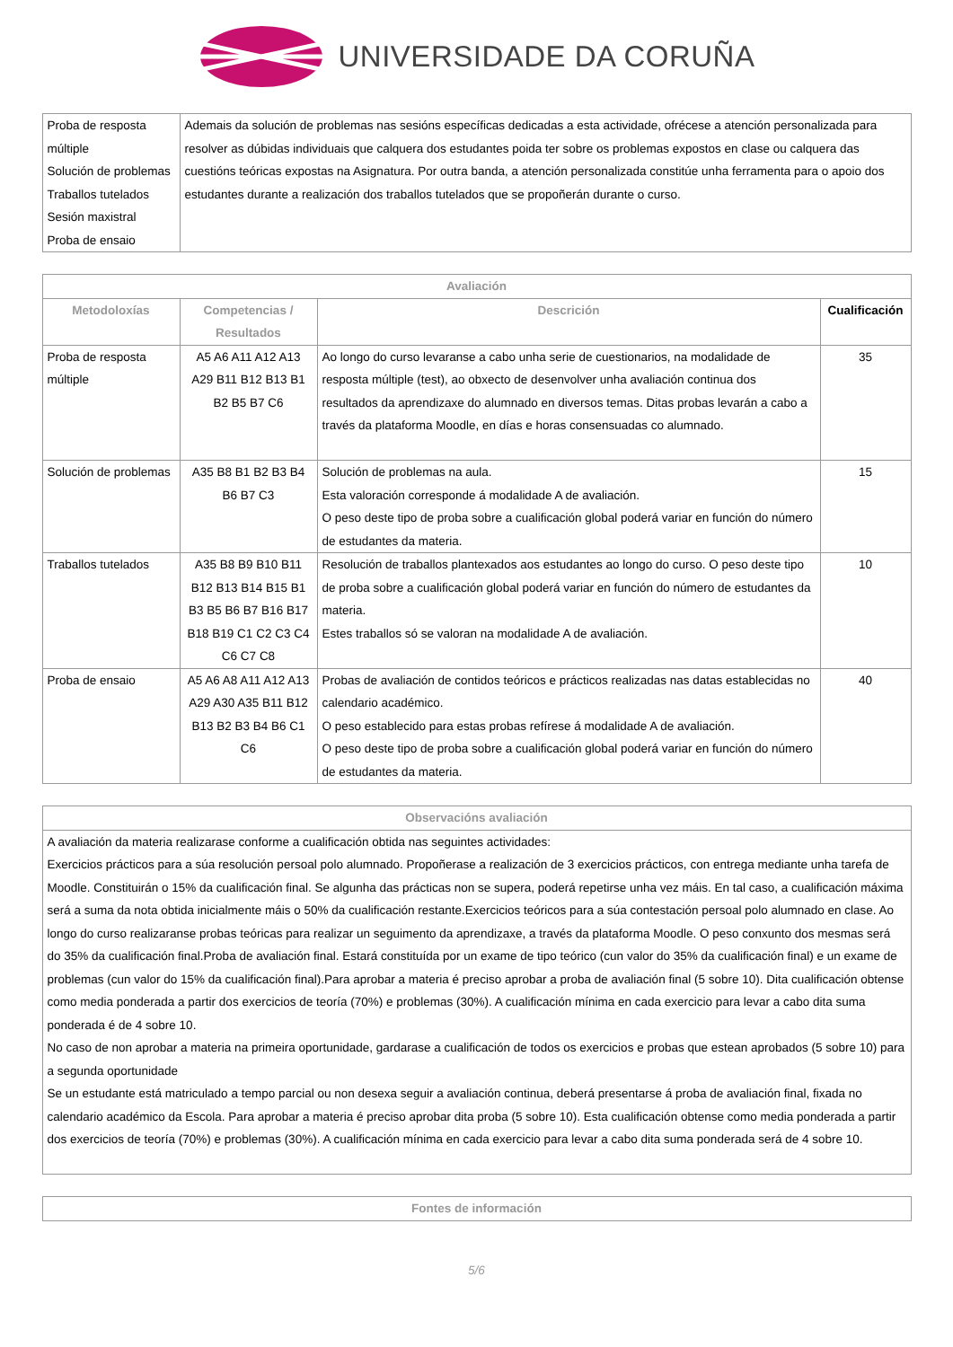UNIVERSIDADE DA CORUÑA
| Proba de resposta múltiple Solución de problemas Traballos tutelados Sesión maxistral Proba de ensaio | Ademais da solución de problemas nas sesións específicas dedicadas a esta actividade, ofrécese a atención personalizada para resolver as dúbidas individuais que calquera dos estudantes poida ter sobre os problemas expostos en clase ou calquera das cuestións teóricas expostas na Asignatura. Por outra banda, a atención personalizada constitúe unha ferramenta para o apoio dos estudantes durante a realización dos traballos tutelados que se propoñerán durante o curso. |
| Avaliación | | | |
| --- | --- | --- | --- |
| Metodoloxías | Competencias / Resultados | Descrición | Cualificación |
| Proba de resposta múltiple | A5 A6 A11 A12 A13 A29 B11 B12 B13 B1 B2 B5 B7 C6 | Ao longo do curso levaranse a cabo unha serie de cuestionarios, na modalidade de resposta múltiple (test), ao obxecto de desenvolver unha avaliación continua dos resultados da aprendizaxe do alumnado en diversos temas. Ditas probas levarán a cabo a través da plataforma Moodle, en días e horas consensuadas co alumnado. | 35 |
| Solución de problemas | A35 B8 B1 B2 B3 B4 B6 B7 C3 | Solución de problemas na aula. Esta valoración corresponde á modalidade A de avaliación. O peso deste tipo de proba sobre a cualificación global poderá variar en función do número de estudantes da materia. | 15 |
| Traballos tutelados | A35 B8 B9 B10 B11 B12 B13 B14 B15 B1 B3 B5 B6 B7 B16 B17 B18 B19 C1 C2 C3 C4 C6 C7 C8 | Resolución de traballos plantexados aos estudantes ao longo do curso. O peso deste tipo de proba sobre a cualificación global poderá variar en función do número de estudantes da materia. Estes traballos só se valoran na modalidade A de avaliación. | 10 |
| Proba de ensaio | A5 A6 A8 A11 A12 A13 A29 A30 A35 B11 B12 B13 B2 B3 B4 B6 C1 C6 | Probas de avaliación de contidos teóricos e prácticos realizadas nas datas establecidas no calendario académico. O peso establecido para estas probas refírese á modalidade A de avaliación. O peso deste tipo de proba sobre a cualificación global poderá variar en función do número de estudantes da materia. | 40 |
| Observacións avaliación |
| --- |
| A avaliación da materia realizarase conforme a cualificación obtida nas seguintes actividades: Exercicios prácticos para a súa resolución persoal polo alumnado. Propoñerase a realización de 3 exercicios prácticos, con entrega mediante unha tarefa de Moodle. Constituirán o 15% da cualificación final. Se algunha das prácticas non se supera, poderá repetirse unha vez máis. En tal caso, a cualificación máxima será a suma da nota obtida inicialmente máis o 50% da cualificación restante.Exercicios teóricos para a súa contestación persoal polo alumnado en clase. Ao longo do curso realizaranse probas teóricas para realizar un seguimento da aprendizaxe, a través da plataforma Moodle. O peso conxunto dos mesmas será do 35% da cualificación final.Proba de avaliación final. Estará constituída por un exame de tipo teórico (cun valor do 35% da cualificación final) e un exame de problemas (cun valor do 15% da cualificación final).Para aprobar a materia é preciso aprobar a proba de avaliación final (5 sobre 10). Dita cualificación obtense como media ponderada a partir dos exercicios de teoría (70%) e problemas (30%). A cualificación mínima en cada exercicio para levar a cabo dita suma ponderada é de 4 sobre 10. No caso de non aprobar a materia na primeira oportunidade, gardarase a cualificación de todos os exercicios e probas que estean aprobados (5 sobre 10) para a segunda oportunidade Se un estudante está matriculado a tempo parcial ou non desexa seguir a avaliación continua, deberá presentarse á proba de avaliación final, fixada no calendario académico da Escola. Para aprobar a materia é preciso aprobar dita proba (5 sobre 10). Esta cualificación obtense como media ponderada a partir dos exercicios de teoría (70%) e problemas (30%). A cualificación mínima en cada exercicio para levar a cabo dita suma ponderada será de 4 sobre 10. |
| Fontes de información |
| --- |
5/6